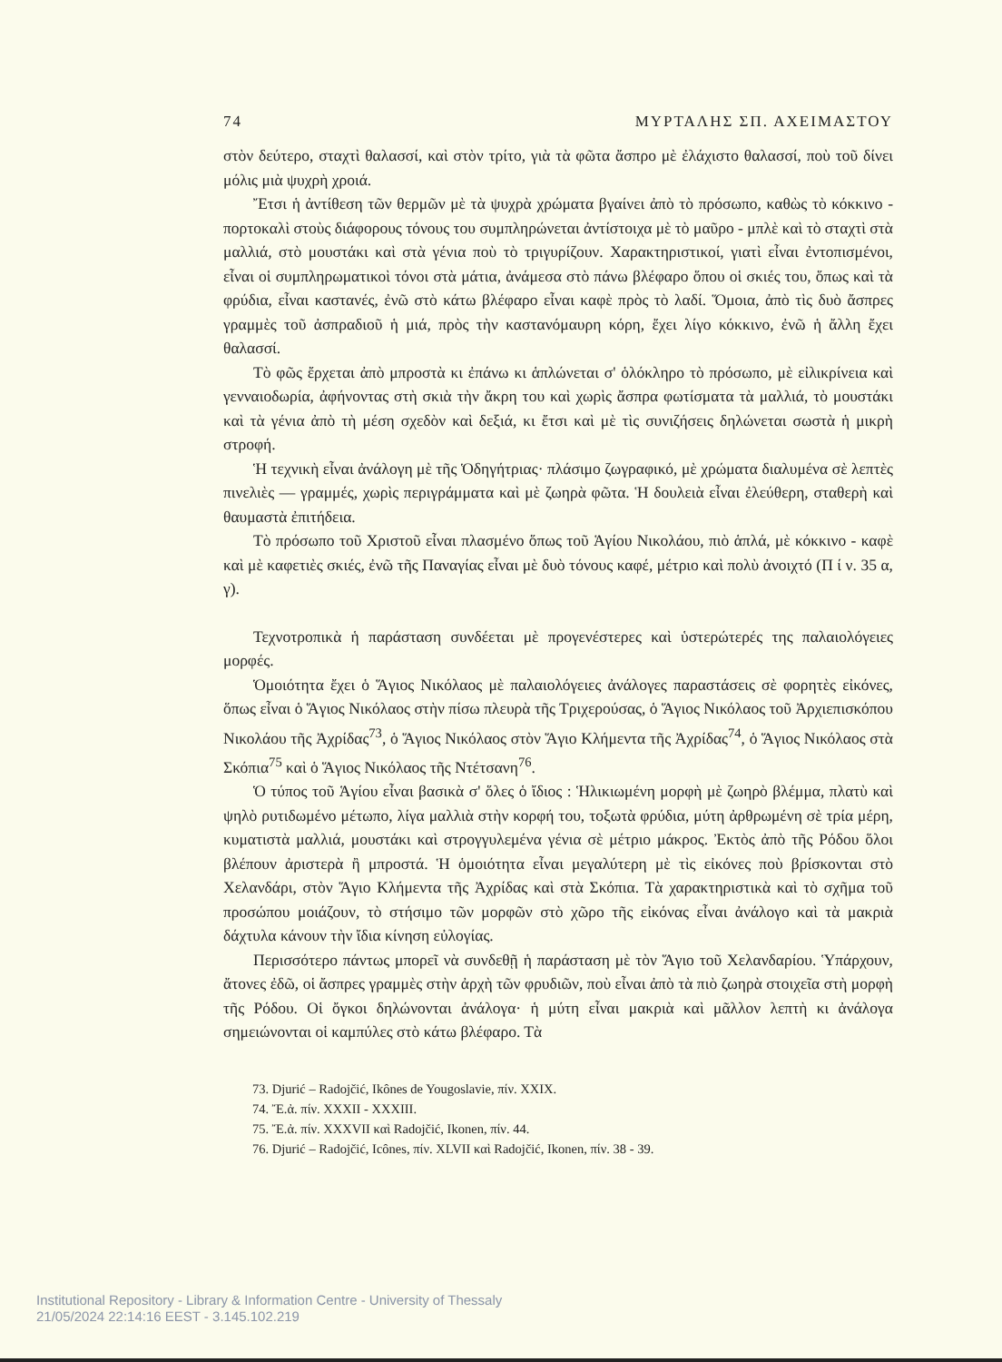74 ΜΥΡΤΑΛΗΣ ΣΠ. ΑΧΕΙΜΑΣΤΟΥ
στὸν δεύτερο, σταχτὶ θαλασσί, καὶ στὸν τρίτο, γιὰ τὰ φῶτα ἄσπρο μὲ ἐλάχιστο θαλασσί, ποὺ τοῦ δίνει μόλις μιὰ ψυχρὴ χροιά.
Ἔτσι ἡ ἀντίθεση τῶν θερμῶν μὲ τὰ ψυχρὰ χρώματα βγαίνει ἀπὸ τὸ πρόσωπο, καθὼς τὸ κόκκινο - πορτοκαλὶ στοὺς διάφορους τόνους του συμπληρώνεται ἀντίστοιχα μὲ τὸ μαῦρο - μπλὲ καὶ τὸ σταχτὶ στὰ μαλλιά, στὸ μουστάκι καὶ στὰ γένια ποὺ τὸ τριγυρίζουν. Χαρακτηριστικοί, γιατὶ εἶναι ἐντοπισμένοι, εἶναι οἱ συμπληρωματικοὶ τόνοι στὰ μάτια, ἀνάμεσα στὸ πάνω βλέφαρο ὅπου οἱ σκιές του, ὅπως καὶ τὰ φρύδια, εἶναι καστανές, ἐνῶ στὸ κάτω βλέφαρο εἶναι καφὲ πρὸς τὸ λαδί. Ὅμοια, ἀπὸ τὶς δυὸ ἄσπρες γραμμὲς τοῦ ἀσπραδιοῦ ἡ μιά, πρὸς τὴν καστανόμαυρη κόρη, ἔχει λίγο κόκκινο, ἐνῶ ἡ ἄλλη ἔχει θαλασσί.
Τὸ φῶς ἔρχεται ἀπὸ μπροστὰ κι ἐπάνω κι ἁπλώνεται σ' ὁλόκληρο τὸ πρόσωπο, μὲ εἰλικρίνεια καὶ γενναιοδωρία, ἀφήνοντας στὴ σκιὰ τὴν ἄκρη του καὶ χωρὶς ἄσπρα φωτίσματα τὰ μαλλιά, τὸ μουστάκι καὶ τὰ γένια ἀπὸ τὴ μέση σχεδὸν καὶ δεξιά, κι ἔτσι καὶ μὲ τὶς συνιζήσεις δηλώνεται σωστὰ ἡ μικρὴ στροφή.
Ἡ τεχνικὴ εἶναι ἀνάλογη μὲ τῆς Ὁδηγήτριας· πλάσιμο ζωγραφικό, μὲ χρώματα διαλυμένα σὲ λεπτὲς πινελιὲς — γραμμές, χωρὶς περιγράμματα καὶ μὲ ζωηρὰ φῶτα. Ἡ δουλειὰ εἶναι ἐλεύθερη, σταθερὴ καὶ θαυμαστὰ ἐπιτήδεια.
Τὸ πρόσωπο τοῦ Χριστοῦ εἶναι πλασμένο ὅπως τοῦ Ἁγίου Νικολάου, πιὸ ἁπλά, μὲ κόκκινο - καφὲ καὶ μὲ καφετιὲς σκιές, ἐνῶ τῆς Παναγίας εἶναι μὲ δυὸ τόνους καφέ, μέτριο καὶ πολὺ ἀνοιχτό (Π ί ν. 35 α, γ).
Τεχνοτροπικὰ ἡ παράσταση συνδέεται μὲ προγενέστερες καὶ ὑστερώτερές της παλαιολόγειες μορφές.
Ὁμοιότητα ἔχει ὁ Ἅγιος Νικόλαος μὲ παλαιολόγειες ἀνάλογες παραστάσεις σὲ φορητὲς εἰκόνες, ὅπως εἶναι ὁ Ἅγιος Νικόλαος στὴν πίσω πλευρὰ τῆς Τριχερούσας, ὁ Ἅγιος Νικόλαος τοῦ Ἀρχιεπισκόπου Νικολάου τῆς Ἀχρίδας<sup>73</sup>, ὁ Ἅγιος Νικόλαος στὸν Ἅγιο Κλήμεντα τῆς Ἀχρίδας<sup>74</sup>, ὁ Ἅγιος Νικόλαος στὰ Σκόπια<sup>75</sup> καὶ ὁ Ἅγιος Νικόλαος τῆς Ντέτσανη<sup>76</sup>.
Ὁ τύπος τοῦ Ἁγίου εἶναι βασικὰ σ' ὅλες ὁ ἴδιος : Ἡλικιωμένη μορφὴ μὲ ζωηρὸ βλέμμα, πλατὺ καὶ ψηλὸ ρυτιδωμένο μέτωπο, λίγα μαλλιὰ στὴν κορφή του, τοξωτὰ φρύδια, μύτη ἀρθρωμένη σὲ τρία μέρη, κυματιστὰ μαλλιά, μουστάκι καὶ στρογγυλεμένα γένια σὲ μέτριο μάκρος. Ἐκτὸς ἀπὸ τῆς Ρόδου ὅλοι βλέπουν ἀριστερὰ ἢ μπροστά. Ἡ ὁμοιότητα εἶναι μεγαλύτερη μὲ τὶς εἰκόνες ποὺ βρίσκονται στὸ Χελανδάρι, στὸν Ἅγιο Κλήμεντα τῆς Ἀχρίδας καὶ στὰ Σκόπια. Τὰ χαρακτηριστικὰ καὶ τὸ σχῆμα τοῦ προσώπου μοιάζουν, τὸ στήσιμο τῶν μορφῶν στὸ χῶρο τῆς εἰκόνας εἶναι ἀνάλογο καὶ τὰ μακριὰ δάχτυλα κάνουν τὴν ἴδια κίνηση εὐλογίας.
Περισσότερο πάντως μπορεῖ νὰ συνδεθῇ ἡ παράσταση μὲ τὸν Ἅγιο τοῦ Χελανδαρίου. Ὑπάρχουν, ἄτονες ἐδῶ, οἱ ἄσπρες γραμμὲς στὴν ἀρχὴ τῶν φρυδιῶν, ποὺ εἶναι ἀπὸ τὰ πιὸ ζωηρὰ στοιχεῖα στὴ μορφὴ τῆς Ρόδου. Οἱ ὄγκοι δηλώνονται ἀνάλογα· ἡ μύτη εἶναι μακριὰ καὶ μᾶλλον λεπτὴ κι ἀνάλογα σημειώνονται οἱ καμπύλες στὸ κάτω βλέφαρο. Τὰ
73. Djurić – Radojčić, Ikônes de Yougoslavie, πίν. XXIX.
74. Ἔ.ἀ. πίν. XXXII - XXXIII.
75. Ἔ.ἀ. πίν. XXXVII καὶ Radojčić, Ikonen, πίν. 44.
76. Djurić – Radojčić, Icônes, πίν. XLVII καὶ Radojčić, Ikonen, πίν. 38 - 39.
Institutional Repository - Library & Information Centre - University of Thessaly
21/05/2024 22:14:16 EEST - 3.145.102.219